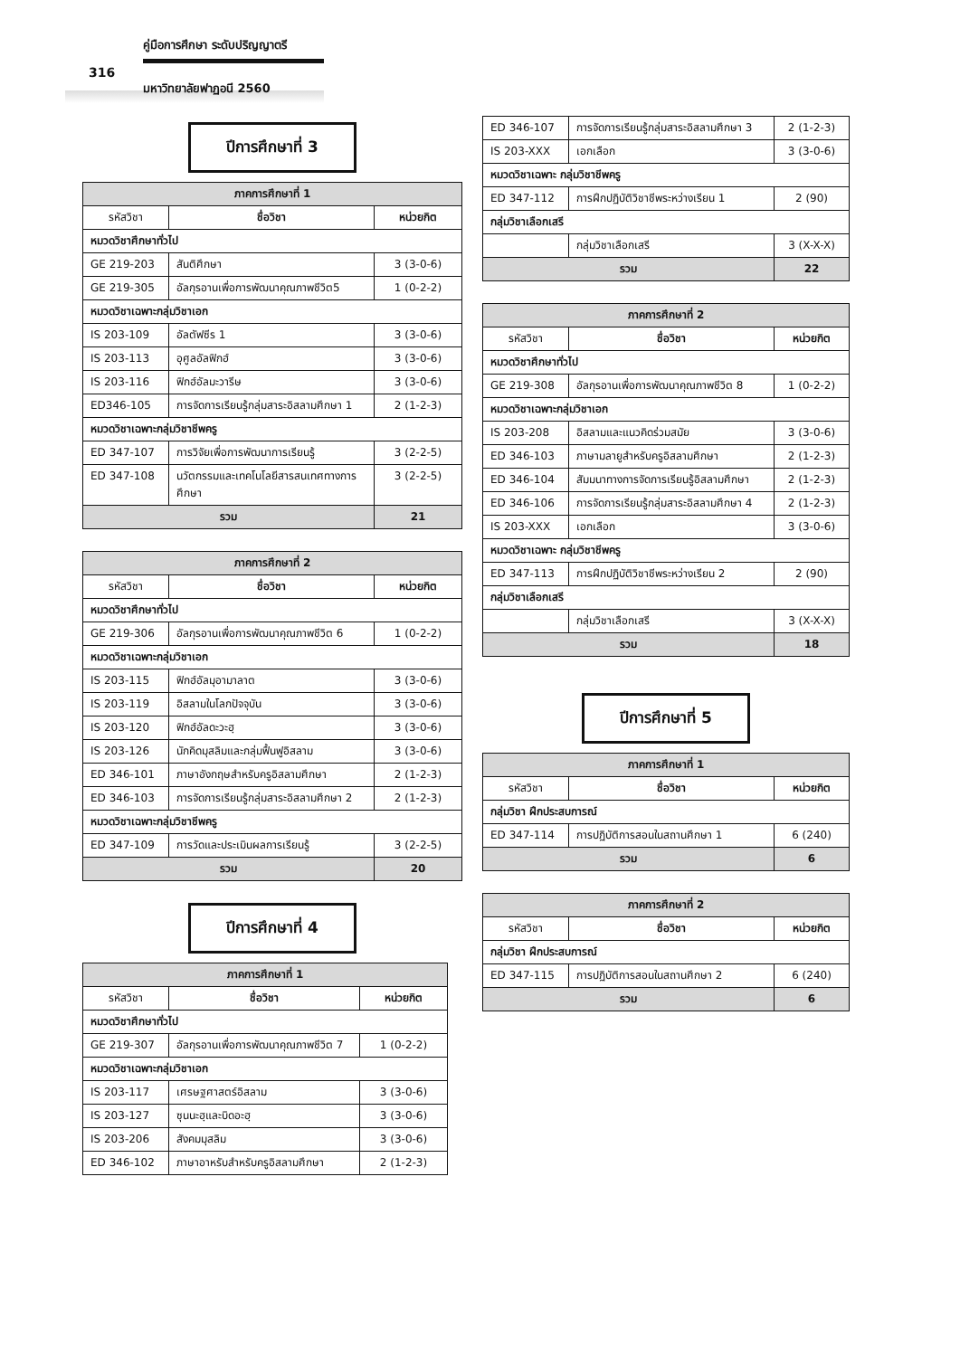คู่มือการศึกษา ระดับปริญญาตรี
316
มหาวิทยาลัยฟาฏอนี 2560
ปีการศึกษาที่ 3
| ภาคการศึกษาที่ 1 | | |
| รหัสวิชา | ชื่อวิชา | หน่วยกิต |
| หมวดวิชาศึกษาทั่วไป | | |
| GE 219-203 | สันติศึกษา | 3 (3-0-6) |
| GE 219-305 | อัลกุรอานเพื่อการพัฒนาคุณภาพชีวิต5 | 1 (0-2-2) |
| หมวดวิชาเฉพาะกลุ่มวิชาเอก | | |
| IS 203-109 | อัลตัฟซีร 1 | 3 (3-0-6) |
| IS 203-113 | อุศูลอัลฟิกฮ์ | 3 (3-0-6) |
| IS 203-116 | ฟิกฮ์อัลมะวารีษ | 3 (3-0-6) |
| ED346-105 | การจัดการเรียนรู้กลุ่มสาระอิสลามศึกษา 1 | 2 (1-2-3) |
| หมวดวิชาเฉพาะกลุ่มวิชาชีพครู | | |
| ED 347-107 | การวิจัยเพื่อการพัฒนาการเรียนรู้ | 3 (2-2-5) |
| ED 347-108 | นวัตกรรมและเทคโนโลยีสารสนเทศทางการศึกษา | 3 (2-2-5) |
| รวม | | 21 |
| ภาคการศึกษาที่ 2 | | |
| รหัสวิชา | ชื่อวิชา | หน่วยกิต |
| หมวดวิชาศึกษาทั่วไป | | |
| GE 219-306 | อัลกุรอานเพื่อการพัฒนาคุณภาพชีวิต 6 | 1 (0-2-2) |
| หมวดวิชาเฉพาะกลุ่มวิชาเอก | | |
| IS 203-115 | ฟิกฮ์อัลมุอามาลาต | 3 (3-0-6) |
| IS 203-119 | อิสลามในโลกปัจจุบัน | 3 (3-0-6) |
| IS 203-120 | ฟิกฮ์อัลดะวะฮฺ | 3 (3-0-6) |
| IS 203-126 | นักคิดมุสลิมและกลุ่มฟื้นฟูอิสลาม | 3 (3-0-6) |
| ED 346-101 | ภาษาอังกฤษสำหรับครูอิสลามศึกษา | 2 (1-2-3) |
| ED 346-103 | การจัดการเรียนรู้กลุ่มสาระอิสลามศึกษา 2 | 2 (1-2-3) |
| หมวดวิชาเฉพาะกลุ่มวิชาชีพครู | | |
| ED 347-109 | การวัดและประเมินผลการเรียนรู้ | 3 (2-2-5) |
| รวม | | 20 |
ปีการศึกษาที่ 4
| ภาคการศึกษาที่ 1 | | |
| รหัสวิชา | ชื่อวิชา | หน่วยกิต |
| หมวดวิชาศึกษาทั่วไป | | |
| GE 219-307 | อัลกุรอานเพื่อการพัฒนาคุณภาพชีวิต 7 | 1 (0-2-2) |
| หมวดวิชาเฉพาะกลุ่มวิชาเอก | | |
| IS 203-117 | เศรษฐศาสตร์อิสลาม | 3 (3-0-6) |
| IS 203-127 | ซุนนะฮฺและบิดอะฮฺ | 3 (3-0-6) |
| IS 203-206 | สังคมมุสลิม | 3 (3-0-6) |
| ED 346-102 | ภาษาอาหรับสำหรับครูอิสลามศึกษา | 2 (1-2-3) |
| ED 346-107 | การจัดการเรียนรู้กลุ่มสาระอิสลามศึกษา 3 | 2 (1-2-3) |
| IS 203-XXX | เอกเลือก | 3 (3-0-6) |
| หมวดวิชาเฉพาะ กลุ่มวิชาชีพครู | | |
| ED 347-112 | การฝึกปฏิบัติวิชาชีพระหว่างเรียน 1 | 2 (90) |
| กลุ่มวิชาเลือกเสรี | | |
| | กลุ่มวิชาเลือกเสรี | 3 (X-X-X) |
| รวม | | 22 |
| ภาคการศึกษาที่ 2 | | |
| รหัสวิชา | ชื่อวิชา | หน่วยกิต |
| หมวดวิชาศึกษาทั่วไป | | |
| GE 219-308 | อัลกุรอานเพื่อการพัฒนาคุณภาพชีวิต 8 | 1 (0-2-2) |
| หมวดวิชาเฉพาะกลุ่มวิชาเอก | | |
| IS 203-208 | อิสลามและแนวคิดร่วมสมัย | 3 (3-0-6) |
| ED 346-103 | ภาษามลายูสำหรับครูอิสลามศึกษา | 2 (1-2-3) |
| ED 346-104 | สัมมนาทางการจัดการเรียนรู้อิสลามศึกษา | 2 (1-2-3) |
| ED 346-106 | การจัดการเรียนรู้กลุ่มสาระอิสลามศึกษา 4 | 2 (1-2-3) |
| IS 203-XXX | เอกเลือก | 3 (3-0-6) |
| หมวดวิชาเฉพาะ กลุ่มวิชาชีพครู | | |
| ED 347-113 | การฝึกปฏิบัติวิชาชีพระหว่างเรียน 2 | 2 (90) |
| กลุ่มวิชาเลือกเสรี | | |
| | กลุ่มวิชาเลือกเสรี | 3 (X-X-X) |
| รวม | | 18 |
ปีการศึกษาที่ 5
| ภาคการศึกษาที่ 1 | | |
| รหัสวิชา | ชื่อวิชา | หน่วยกิต |
| กลุ่มวิชา ฝึกประสบการณ์ | | |
| ED 347-114 | การปฏิบัติการสอนในสถานศึกษา 1 | 6 (240) |
| รวม | | 6 |
| ภาคการศึกษาที่ 2 | | |
| รหัสวิชา | ชื่อวิชา | หน่วยกิต |
| กลุ่มวิชา ฝึกประสบการณ์ | | |
| ED 347-115 | การปฏิบัติการสอนในสถานศึกษา 2 | 6 (240) |
| รวม | | 6 |